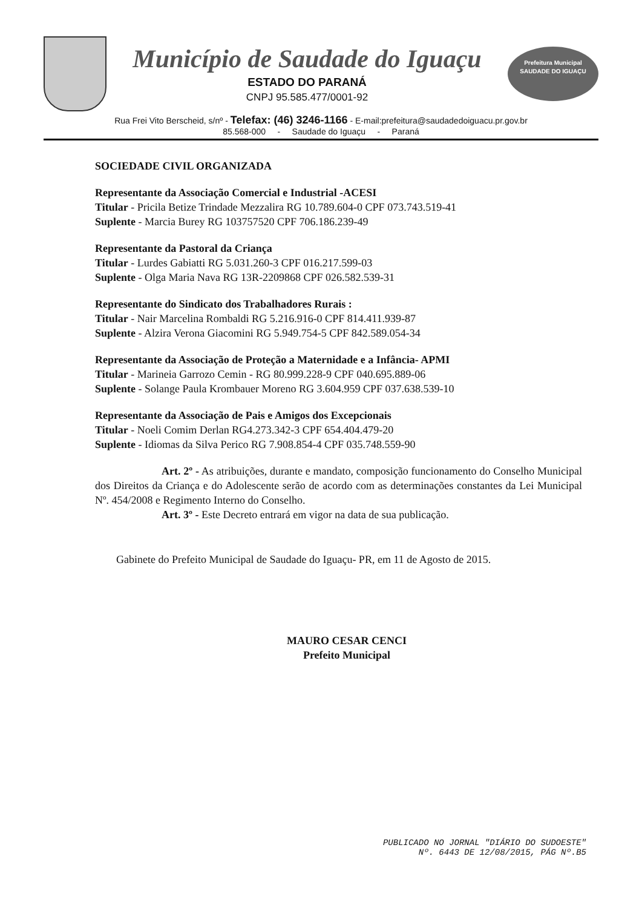Município de Saudade do Iguaçu
ESTADO DO PARANÁ
CNPJ 95.585.477/0001-92
Prefeitura Municipal
SAUDADE DO IGUAÇU
Rua Frei Vito Berscheid, s/nº - Telefax: (46) 3246-1166 - E-mail:prefeitura@saudadedoiguacu.pr.gov.br
85.568-000 - Saudade do Iguaçu - Paraná
SOCIEDADE CIVIL ORGANIZADA
Representante da Associação Comercial e Industrial -ACESI
Titular - Pricila Betize Trindade Mezzalira RG 10.789.604-0 CPF 073.743.519-41
Suplente - Marcia Burey RG 103757520 CPF 706.186.239-49
Representante da Pastoral da Criança
Titular - Lurdes Gabiatti RG 5.031.260-3 CPF 016.217.599-03
Suplente - Olga Maria Nava RG 13R-2209868 CPF 026.582.539-31
Representante do Sindicato dos Trabalhadores Rurais :
Titular - Nair Marcelina Rombaldi RG 5.216.916-0 CPF 814.411.939-87
Suplente - Alzira Verona Giacomini RG 5.949.754-5 CPF 842.589.054-34
Representante da Associação de Proteção a Maternidade e a Infância- APMI
Titular - Marineia Garrozo Cemin - RG 80.999.228-9 CPF 040.695.889-06
Suplente - Solange Paula Krombauer Moreno RG 3.604.959 CPF 037.638.539-10
Representante da Associação de Pais e Amigos dos Excepcionais
Titular - Noeli Comim Derlan RG4.273.342-3 CPF 654.404.479-20
Suplente - Idiomas da Silva Perico RG 7.908.854-4 CPF 035.748.559-90
Art. 2º - As atribuições, durante e mandato, composição funcionamento do Conselho Municipal dos Direitos da Criança e do Adolescente serão de acordo com as determinações constantes da Lei Municipal Nº. 454/2008 e Regimento Interno do Conselho.
Art. 3º - Este Decreto entrará em vigor na data de sua publicação.
Gabinete do Prefeito Municipal de Saudade do Iguaçu- PR, em 11 de Agosto de 2015.
MAURO CESAR CENCI
Prefeito Municipal
PUBLICADO NO JORNAL "DIÁRIO DO SUDOESTE"
Nº. 6443 DE 12/08/2015, PÁG Nº.B5